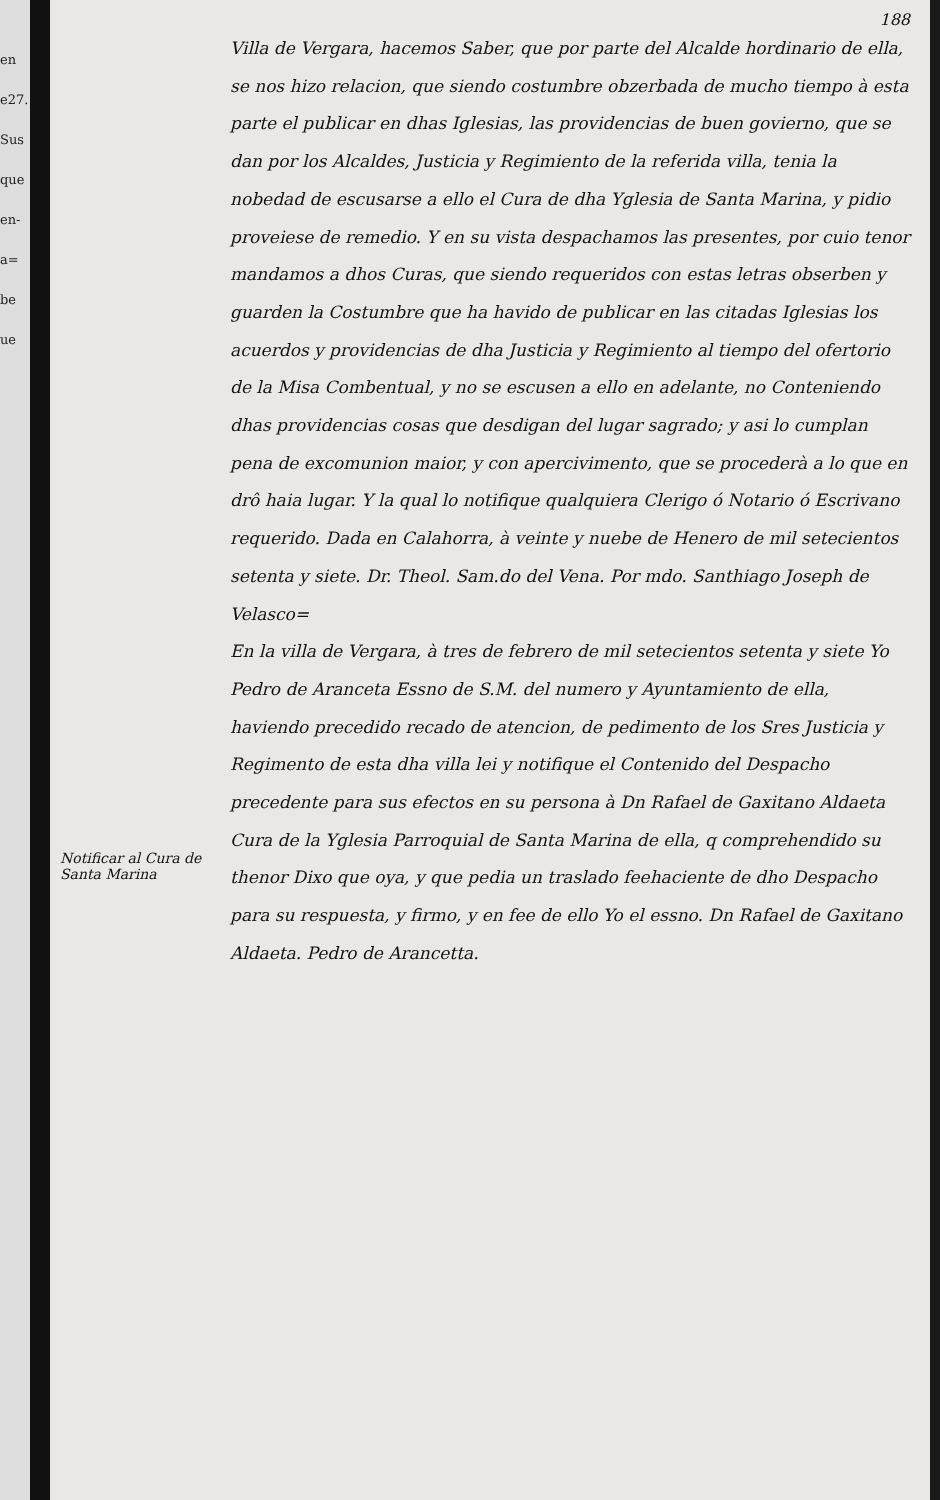en
e27.
Sus
que
en-
a=
be
ue
Notificar al Cura de Santa Marina
188
Villa de Vergara, hacemos Saber, que por parte del Alcalde hordinario de ella, se nos hizo relacion, que siendo costumbre obzerbada de mucho tiempo à esta parte el publicar en dhas Iglesias, las providencias de buen govierno, que se dan por los Alcaldes, Justicia y Regimiento de la referida villa, tenia la nobedad de escusarse a ello el Cura de dha Yglesia de Santa Marina, y pidio proveiese de remedio. Y en su vista despachamos las presentes, por cuio tenor mandamos a dhos Curas, que siendo requeridos con estas letras obserben y guarden la Costumbre que ha havido de publicar en las citadas Iglesias los acuerdos y providencias de dha Justicia y Regimiento al tiempo del ofertorio de la Misa Combentual, y no se escusen a ello en adelante, no Conteniendo dhas providencias cosas que desdigan del lugar sagrado; y asi lo cumplan pena de excomunion maior, y con apercivimento, que se procederà a lo que en drô haia lugar. Y la qual lo notifique qualquiera Clerigo ó Notario ó Escrivano requerido. Dada en Calahorra, à veinte y nuebe de Henero de mil setecientos setenta y siete. Dr. Theol. Sam.do del Vena. Por mdo. Santhiago Joseph de Velasco=
En la villa de Vergara, à tres de febrero de mil setecientos setenta y siete Yo Pedro de Aranceta Essno de S.M. del numero y Ayuntamiento de ella, haviendo precedido recado de atencion, de pedimento de los Sres Justicia y Regimento de esta dha villa lei y notifique el Contenido del Despacho precedente para sus efectos en su persona à Dn Rafael de Gaxitano Aldaeta Cura de la Yglesia Parroquial de Santa Marina de ella, q comprehendido su thenor Dixo que oya, y que pedia un traslado feehaciente de dho Despacho para su respuesta, y firmo, y en fee de ello Yo el essno. Dn Rafael de Gaxitano Aldaeta. Pedro de Arancetta.